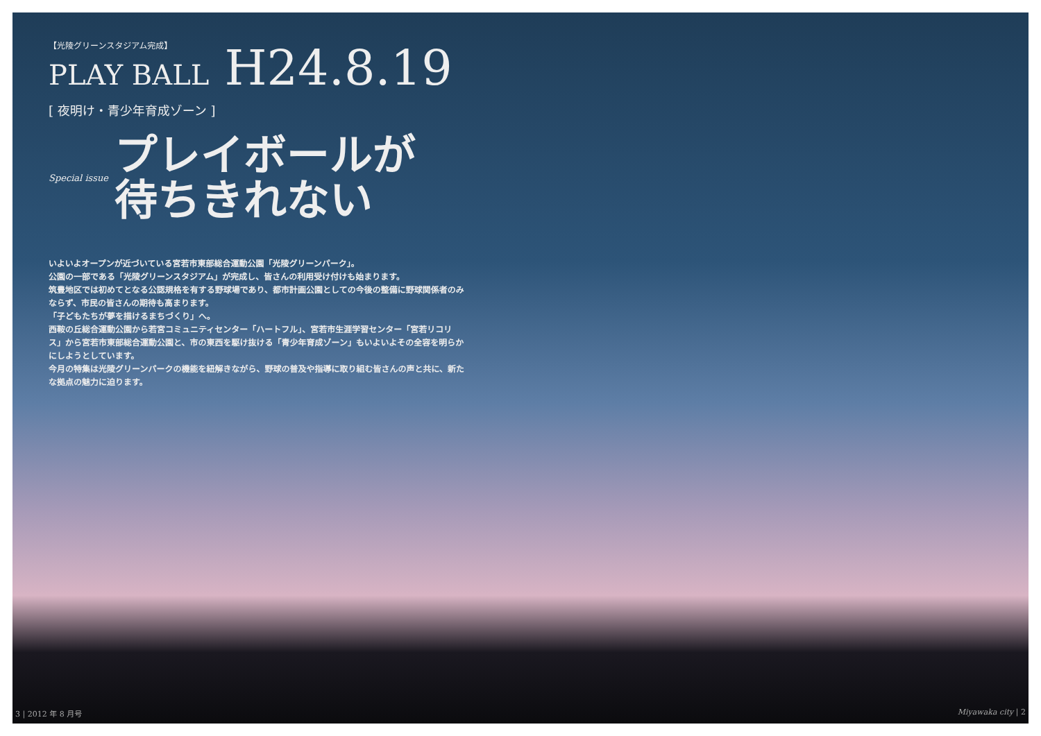【光陵グリーンスタジアム完成】
PLAY BALL H24.8.19
[ 夜明け・青少年育成ゾーン ]
Special issue
プレイボールが
待ちきれない
いよいよオープンが近づいている宮若市東部総合運動公園「光陵グリーンパーク」。
公園の一部である「光陵グリーンスタジアム」が完成し、皆さんの利用受け付けも始まります。
筑豊地区では初めてとなる公認規格を有する野球場であり、都市計画公園としての今後の整備に野球関係者のみならず、市民の皆さんの期待も高まります。
「子どもたちが夢を描けるまちづくり」へ。
西鞍の丘総合運動公園から若宮コミュニティセンター「ハートフル」、宮若市生涯学習センター「宮若リコリス」から宮若市東部総合運動公園と、市の東西を駆け抜ける「青少年育成ゾーン」もいよいよその全容を明らかにしようとしています。
今月の特集は光陵グリーンパークの機能を紐解きながら、野球の普及や指導に取り組む皆さんの声と共に、新たな拠点の魅力に迫ります。
3 | 2012 年 8 月号 Miyawaka city | 2